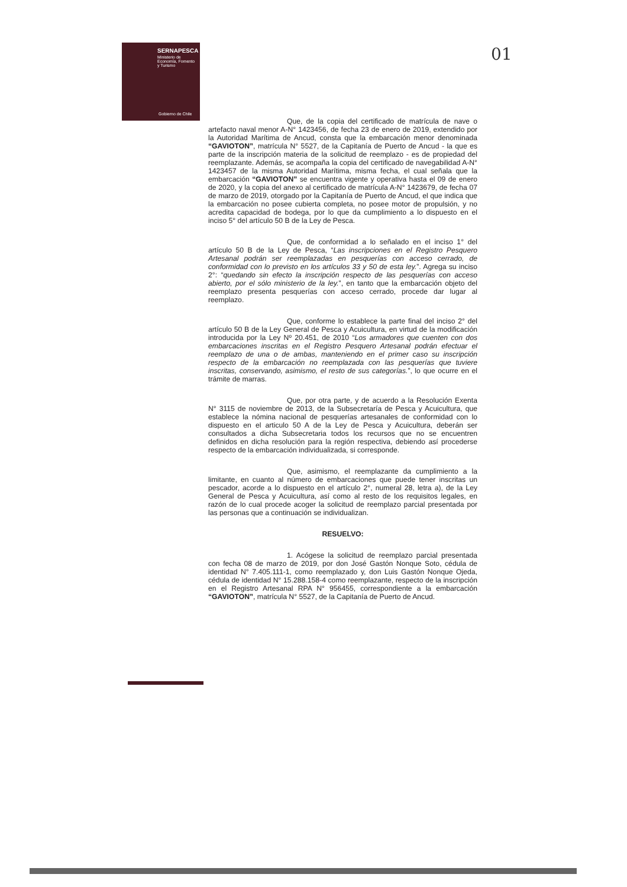SERNAPESCA
Ministerio de
Economía, Fomento
y Turismo
Gobierno de Chile
01
Que, de la copia del certificado de matrícula de nave o artefacto naval menor A-N° 1423456, de fecha 23 de enero de 2019, extendido por la Autoridad Marítima de Ancud, consta que la embarcación menor denominada “GAVIOTON”, matrícula N° 5527, de la Capitanía de Puerto de Ancud - la que es parte de la inscripción materia de la solicitud de reemplazo - es de propiedad del reemplazante. Además, se acompaña la copia del certificado de navegabilidad A-N° 1423457 de la misma Autoridad Marítima, misma fecha, el cual señala que la embarcación “GAVIOTON” se encuentra vigente y operativa hasta el 09 de enero de 2020, y la copia del anexo al certificado de matrícula A-N° 1423679, de fecha 07 de marzo de 2019, otorgado por la Capitanía de Puerto de Ancud, el que indica que la embarcación no posee cubierta completa, no posee motor de propulsión, y no acredita capacidad de bodega, por lo que da cumplimiento a lo dispuesto en el inciso 5° del artículo 50 B de la Ley de Pesca.
Que, de conformidad a lo señalado en el inciso 1° del artículo 50 B de la Ley de Pesca, “Las inscripciones en el Registro Pesquero Artesanal podrán ser reemplazadas en pesquerías con acceso cerrado, de conformidad con lo previsto en los artículos 33 y 50 de esta ley.”. Agrega su inciso 2°: “quedando sin efecto la inscripción respecto de las pesquerías con acceso abierto, por el sólo ministerio de la ley.”, en tanto que la embarcación objeto del reemplazo presenta pesquerías con acceso cerrado, procede dar lugar al reemplazo.
Que, conforme lo establece la parte final del inciso 2° del artículo 50 B de la Ley General de Pesca y Acuicultura, en virtud de la modificación introducida por la Ley Nº 20.451, de 2010 “Los armadores que cuenten con dos embarcaciones inscritas en el Registro Pesquero Artesanal podrán efectuar el reemplazo de una o de ambas, manteniendo en el primer caso su inscripción respecto de la embarcación no reemplazada con las pesquerías que tuviere inscritas, conservando, asimismo, el resto de sus categorías.”, lo que ocurre en el trámite de marras.
Que, por otra parte, y de acuerdo a la Resolución Exenta N° 3115 de noviembre de 2013, de la Subsecretaría de Pesca y Acuicultura, que establece la nómina nacional de pesquerías artesanales de conformidad con lo dispuesto en el articulo 50 A de la Ley de Pesca y Acuicultura, deberán ser consultados a dicha Subsecretaria todos los recursos que no se encuentren definidos en dicha resolución para la región respectiva, debiendo así procederse respecto de la embarcación individualizada, si corresponde.
Que, asimismo, el reemplazante da cumplimiento a la limitante, en cuanto al número de embarcaciones que puede tener inscritas un pescador, acorde a lo dispuesto en el artículo 2°, numeral 28, letra a), de la Ley General de Pesca y Acuicultura, así como al resto de los requisitos legales, en razón de lo cual procede acoger la solicitud de reemplazo parcial presentada por las personas que a continuación se individualizan.
RESUELVO:
1. Acógese la solicitud de reemplazo parcial presentada con fecha 08 de marzo de 2019, por don José Gastón Nonque Soto, cédula de identidad N° 7.405.111-1, como reemplazado y, don Luis Gastón Nonque Ojeda, cédula de identidad N° 15.288.158-4 como reemplazante, respecto de la inscripción en el Registro Artesanal RPA N° 956455, correspondiente a la embarcación “GAVIOTON”, matrícula N° 5527, de la Capitanía de Puerto de Ancud.